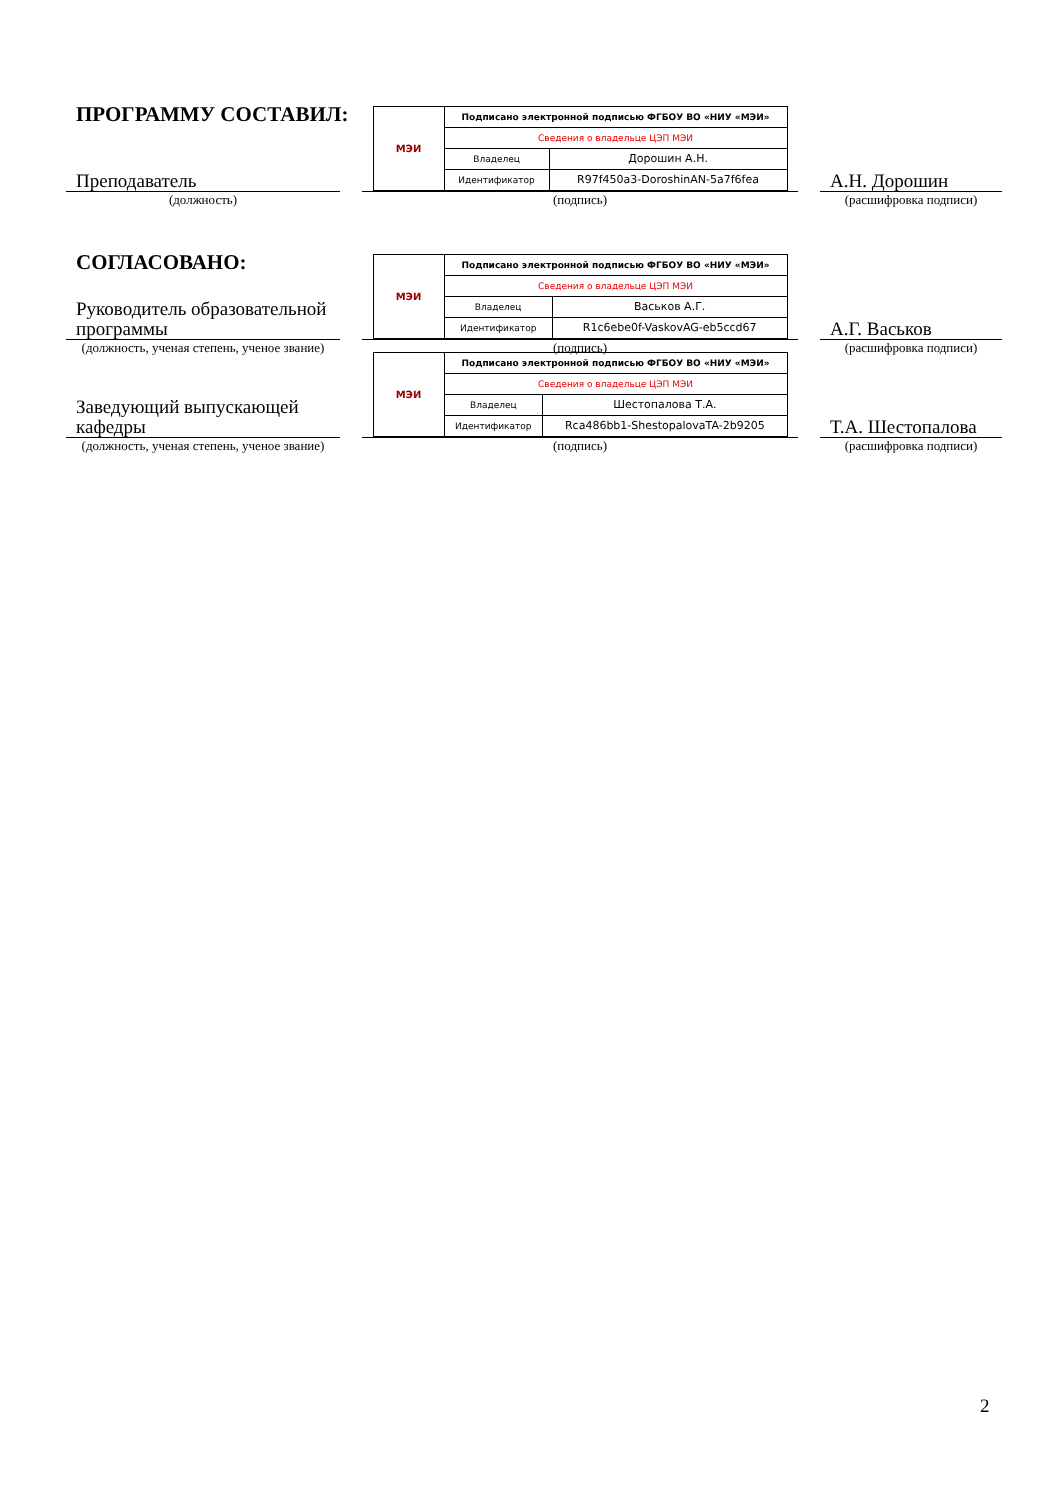ПРОГРАММУ СОСТАВИЛ:
Преподаватель
(должность)
| МЭИ | Подписано электронной подписью ФГБОУ ВО «НИУ «МЭИ» | |
| | Сведения о владельце ЦЭП МЭИ | |
| | Владелец | Дорошин А.Н. |
| | Идентификатор | R97f450a3-DoroshinAN-5a7f6fea |
(подпись)
А.Н. Дорошин
(расшифровка подписи)
СОГЛАСОВАНО:
Руководитель образовательной программы
(должность, ученая степень, ученое звание)
| МЭИ | Подписано электронной подписью ФГБОУ ВО «НИУ «МЭИ» | |
| | Сведения о владельце ЦЭП МЭИ | |
| | Владелец | Васьков А.Г. |
| | Идентификатор | R1c6ebe0f-VaskovAG-eb5ccd67 |
(подпись)
А.Г. Васьков
(расшифровка подписи)
Заведующий выпускающей кафедры
(должность, ученая степень, ученое звание)
| МЭИ | Подписано электронной подписью ФГБОУ ВО «НИУ «МЭИ» | |
| | Сведения о владельце ЦЭП МЭИ | |
| | Владелец | Шестопалова Т.А. |
| | Идентификатор | Rca486bb1-ShestopalovaTA-2b9205 |
(подпись)
Т.А. Шестопалова
(расшифровка подписи)
2